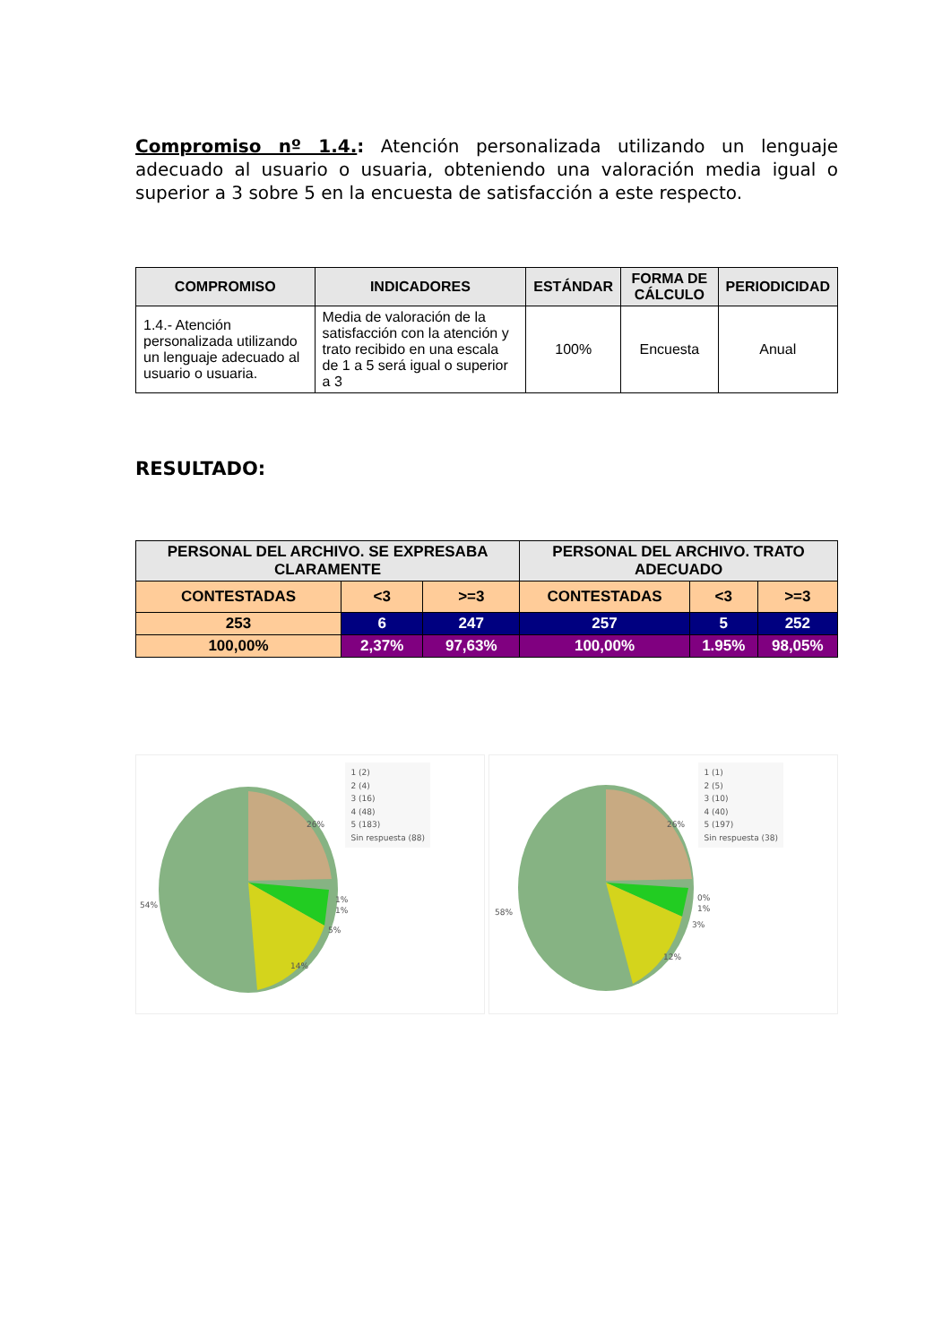Compromiso nº 1.4.: Atención personalizada utilizando un lenguaje adecuado al usuario o usuaria, obteniendo una valoración media igual o superior a 3 sobre 5 en la encuesta de satisfacción a este respecto.
| COMPROMISO | INDICADORES | ESTÁNDAR | FORMA DE CÁLCULO | PERIODICIDAD |
| --- | --- | --- | --- | --- |
| 1.4.- Atención personalizada utilizando un lenguaje adecuado al usuario o usuaria. | Media de valoración de la satisfacción con la atención y trato recibido en una escala de 1 a 5 será igual o superior a 3 | 100% | Encuesta | Anual |
RESULTADO:
| PERSONAL DEL ARCHIVO. SE EXPRESABA CLARAMENTE | | | PERSONAL DEL ARCHIVO. TRATO ADECUADO | | |
| --- | --- | --- | --- | --- | --- |
| CONTESTADAS | <3 | >=3 | CONTESTADAS | <3 | >=3 |
| 253 | 6 | 247 | 257 | 5 | 252 |
| 100,00% | 2,37% | 97,63% | 100,00% | 1.95% | 98,05% |
1 (2)
2 (4)
3 (16)
4 (48)
5 (183)
Sin respuesta (88)
26%
54%
1%
1%
5%
14%
1 (1)
2 (5)
3 (10)
4 (40)
5 (197)
Sin respuesta (38)
26%
58%
0%
1%
3%
12%